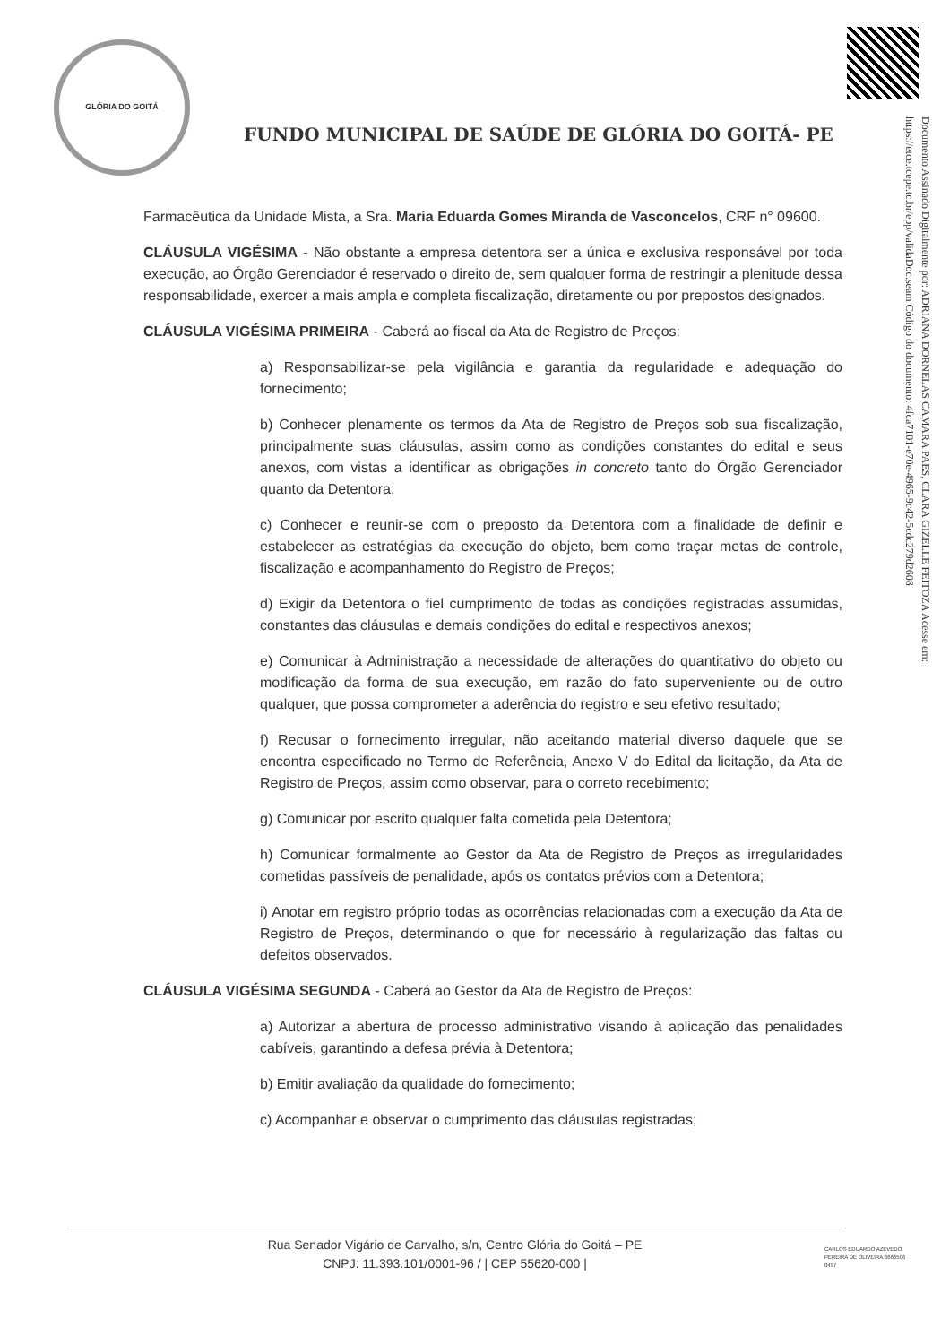GLÓRIA DO GOITÁ
FUNDO MUNICIPAL DE SAÚDE DE GLÓRIA DO GOITÁ- PE
Documento Assinado Digitalmente por: ADRIANA DORNELAS CAMARA PAES, CLARA GIZELLE FEITOZA Acesse em: https://etce.tcepe.tc.br/epp/validaDoc.seam Código do documento: 4fca7101-e70e-4965-9c42-5cdc279d2608
Farmacêutica da Unidade Mista, a Sra. Maria Eduarda Gomes Miranda de Vasconcelos, CRF n° 09600.
CLÁUSULA VIGÉSIMA - Não obstante a empresa detentora ser a única e exclusiva responsável por toda execução, ao Órgão Gerenciador é reservado o direito de, sem qualquer forma de restringir a plenitude dessa responsabilidade, exercer a mais ampla e completa fiscalização, diretamente ou por prepostos designados.
CLÁUSULA VIGÉSIMA PRIMEIRA - Caberá ao fiscal da Ata de Registro de Preços:
a) Responsabilizar-se pela vigilância e garantia da regularidade e adequação do fornecimento;
b) Conhecer plenamente os termos da Ata de Registro de Preços sob sua fiscalização, principalmente suas cláusulas, assim como as condições constantes do edital e seus anexos, com vistas a identificar as obrigações in concreto tanto do Órgão Gerenciador quanto da Detentora;
c) Conhecer e reunir-se com o preposto da Detentora com a finalidade de definir e estabelecer as estratégias da execução do objeto, bem como traçar metas de controle, fiscalização e acompanhamento do Registro de Preços;
d) Exigir da Detentora o fiel cumprimento de todas as condições registradas assumidas, constantes das cláusulas e demais condições do edital e respectivos anexos;
e) Comunicar à Administração a necessidade de alterações do quantitativo do objeto ou modificação da forma de sua execução, em razão do fato superveniente ou de outro qualquer, que possa comprometer a aderência do registro e seu efetivo resultado;
f) Recusar o fornecimento irregular, não aceitando material diverso daquele que se encontra especificado no Termo de Referência, Anexo V do Edital da licitação, da Ata de Registro de Preços, assim como observar, para o correto recebimento;
g) Comunicar por escrito qualquer falta cometida pela Detentora;
h) Comunicar formalmente ao Gestor da Ata de Registro de Preços as irregularidades cometidas passíveis de penalidade, após os contatos prévios com a Detentora;
i) Anotar em registro próprio todas as ocorrências relacionadas com a execução da Ata de Registro de Preços, determinando o que for necessário à regularização das faltas ou defeitos observados.
CLÁUSULA VIGÉSIMA SEGUNDA - Caberá ao Gestor da Ata de Registro de Preços:
a) Autorizar a abertura de processo administrativo visando à aplicação das penalidades cabíveis, garantindo a defesa prévia à Detentora;
b) Emitir avaliação da qualidade do fornecimento;
c) Acompanhar e observar o cumprimento das cláusulas registradas;
Rua Senador Vigário de Carvalho, s/n, Centro Glória do Goitá – PE
CNPJ: 11.393.101/0001-96 / | CEP 55620-000 |
CARLOS EDUARDO AZEVEDO PEREIRA DE OLIVEIRA:6666506 0497